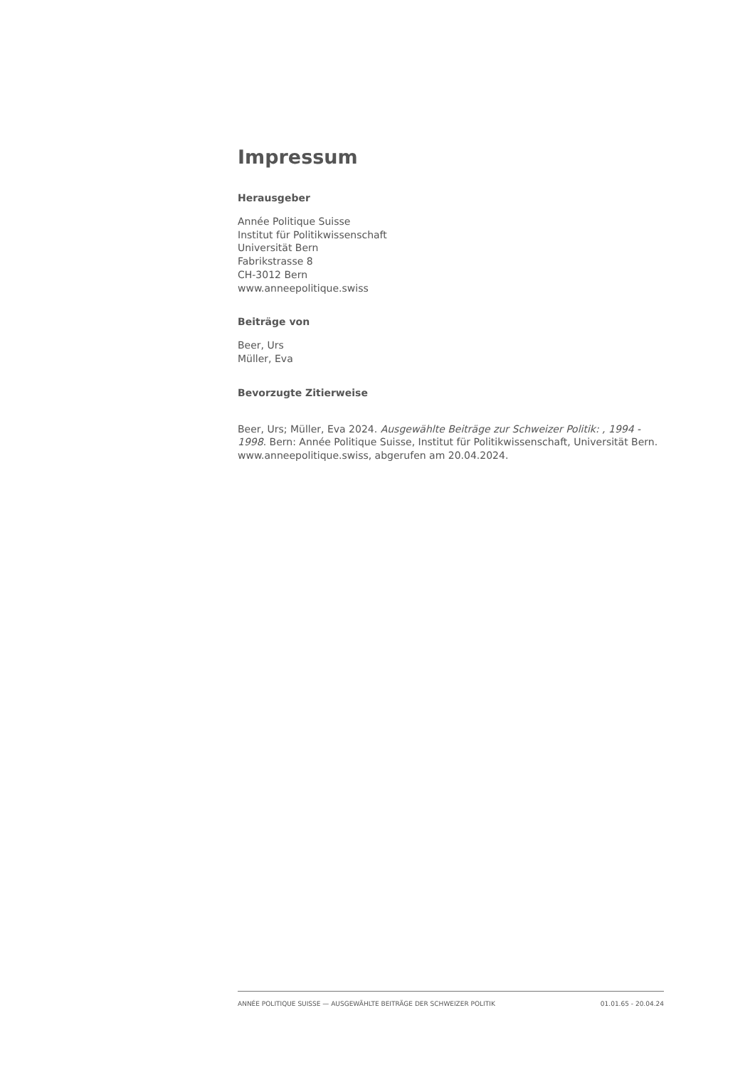Impressum
Herausgeber
Année Politique Suisse
Institut für Politikwissenschaft
Universität Bern
Fabrikstrasse 8
CH-3012 Bern
www.anneepolitique.swiss
Beiträge von
Beer, Urs
Müller, Eva
Bevorzugte Zitierweise
Beer, Urs; Müller, Eva 2024. Ausgewählte Beiträge zur Schweizer Politik: , 1994 - 1998. Bern: Année Politique Suisse, Institut für Politikwissenschaft, Universität Bern. www.anneepolitique.swiss, abgerufen am 20.04.2024.
ANNÉE POLITIQUE SUISSE — AUSGEWÄHLTE BEITRÄGE DER SCHWEIZER POLITIK 01.01.65 - 20.04.24